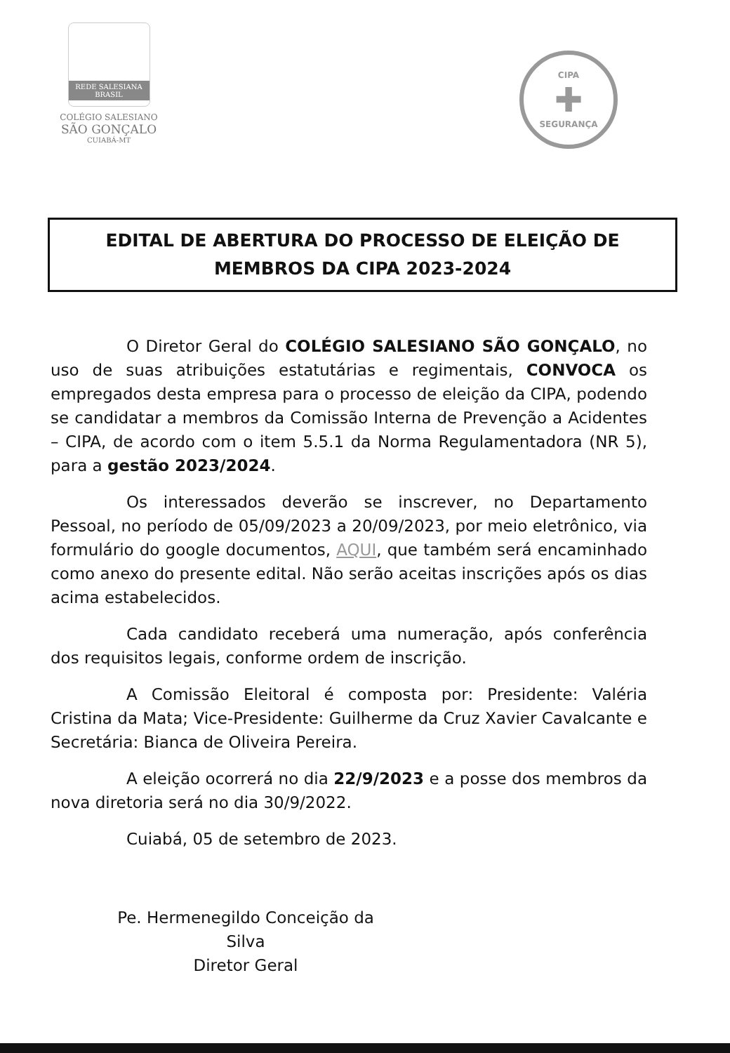REDE SALESIANA
BRASIL
COLÉGIO SALESIANO
SÃO GONÇALO
CUIABÁ-MT
CIPA
✚
SEGURANÇA
EDITAL DE ABERTURA DO PROCESSO DE ELEIÇÃO DE MEMBROS DA CIPA 2023-2024
O Diretor Geral do COLÉGIO SALESIANO SÃO GONÇALO, no uso de suas atribuições estatutárias e regimentais, CONVOCA os empregados desta empresa para o processo de eleição da CIPA, podendo se candidatar a membros da Comissão Interna de Prevenção a Acidentes – CIPA, de acordo com o item 5.5.1 da Norma Regulamentadora (NR 5), para a gestão 2023/2024.
Os interessados deverão se inscrever, no Departamento Pessoal, no período de 05/09/2023 a 20/09/2023, por meio eletrônico, via formulário do google documentos, AQUI, que também será encaminhado como anexo do presente edital. Não serão aceitas inscrições após os dias acima estabelecidos.
Cada candidato receberá uma numeração, após conferência dos requisitos legais, conforme ordem de inscrição.
A Comissão Eleitoral é composta por: Presidente: Valéria Cristina da Mata; Vice-Presidente: Guilherme da Cruz Xavier Cavalcante e Secretária: Bianca de Oliveira Pereira.
A eleição ocorrerá no dia 22/9/2023 e a posse dos membros da nova diretoria será no dia 30/9/2022.
Cuiabá, 05 de setembro de 2023.
Pe. Hermenegildo Conceição da Silva
Diretor Geral